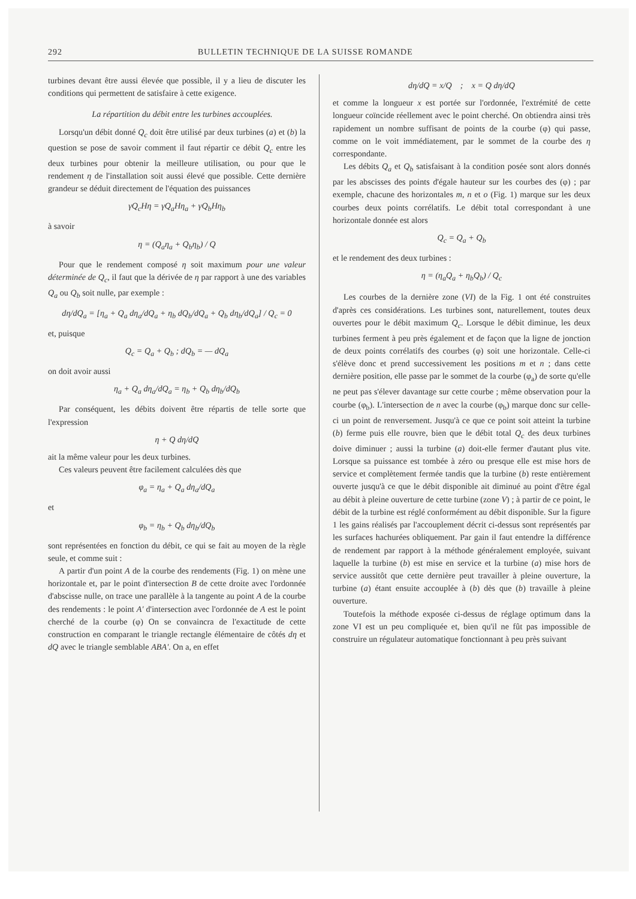292 BULLETIN TECHNIQUE DE LA SUISSE ROMANDE
turbines devant être aussi élevée que possible, il y a lieu de discuter les conditions qui permettent de satisfaire à cette exigence.
La répartition du débit entre les turbines accouplées.
Lorsqu'un débit donné Q<sub>c</sub> doit être utilisé par deux turbines (a) et (b) la question se pose de savoir comment il faut répartir ce débit Q<sub>c</sub> entre les deux turbines pour obtenir la meilleure utilisation, ou pour que le rendement η de l'installation soit aussi élevé que possible. Cette dernière grandeur se déduit directement de l'équation des puissances
γQ<sub>c</sub>Hη = γQ<sub>a</sub>Hη<sub>a</sub> + γQ<sub>b</sub>Hη<sub>b</sub>
à savoir
η = (Q<sub>a</sub>η<sub>a</sub> + Q<sub>b</sub>η<sub>b</sub>) / Q
Pour que le rendement composé η soit maximum pour une valeur déterminée de Q<sub>c</sub>, il faut que la dérivée de η par rapport à une des variables Q<sub>a</sub> ou Q<sub>b</sub> soit nulle, par exemple :
dη/dQ<sub>a</sub> = [η<sub>a</sub> + Q<sub>a</sub> dη<sub>a</sub>/dQ<sub>a</sub> + η<sub>b</sub> dQ<sub>b</sub>/dQ<sub>a</sub> + Q<sub>b</sub> dη<sub>b</sub>/dQ<sub>a</sub>] / Q<sub>c</sub> = 0
et, puisque
Q<sub>c</sub> = Q<sub>a</sub> + Q<sub>b</sub> ; dQ<sub>b</sub> = — dQ<sub>a</sub>
on doit avoir aussi
η<sub>a</sub> + Q<sub>a</sub> dη<sub>a</sub>/dQ<sub>a</sub> = η<sub>b</sub> + Q<sub>b</sub> dη<sub>b</sub>/dQ<sub>b</sub>
Par conséquent, les débits doivent être répartis de telle sorte que l'expression
η + Q dη/dQ
ait la même valeur pour les deux turbines.
Ces valeurs peuvent être facilement calculées dès que
φ<sub>a</sub> = η<sub>a</sub> + Q<sub>a</sub> dη<sub>a</sub>/dQ<sub>a</sub>
et
φ<sub>b</sub> = η<sub>b</sub> + Q<sub>b</sub> dη<sub>b</sub>/dQ<sub>b</sub>
sont représentées en fonction du débit, ce qui se fait au moyen de la règle seule, et comme suit :
A partir d'un point A de la courbe des rendements (Fig. 1) on mène une horizontale et, par le point d'intersection B de cette droite avec l'ordonnée d'abscisse nulle, on trace une parallèle à la tangente au point A de la courbe des rendements : le point A' d'intersection avec l'ordonnée de A est le point cherché de la courbe (φ) On se convaincra de l'exactitude de cette construction en comparant le triangle rectangle élémentaire de côtés dη et dQ avec le triangle semblable ABA'. On a, en effet
dη/dQ = x/Q ; x = Q dη/dQ
et comme la longueur x est portée sur l'ordonnée, l'extrémité de cette longueur coïncide réellement avec le point cherché. On obtiendra ainsi très rapidement un nombre suffisant de points de la courbe (φ) qui passe, comme on le voit immédiatement, par le sommet de la courbe des η correspondante.
Les débits Q<sub>a</sub> et Q<sub>b</sub> satisfaisant à la condition posée sont alors donnés par les abscisses des points d'égale hauteur sur les courbes des (φ) ; par exemple, chacune des horizontales m, n et o (Fig. 1) marque sur les deux courbes deux points corrélatifs. Le débit total correspondant à une horizontale donnée est alors
Q<sub>c</sub> = Q<sub>a</sub> + Q<sub>b</sub>
et le rendement des deux turbines :
η = (η<sub>a</sub>Q<sub>a</sub> + η<sub>b</sub>Q<sub>b</sub>) / Q<sub>c</sub>
Les courbes de la dernière zone (VI) de la Fig. 1 ont été construites d'après ces considérations. Les turbines sont, naturellement, toutes deux ouvertes pour le débit maximum Q<sub>c</sub>. Lorsque le débit diminue, les deux turbines ferment à peu près également et de façon que la ligne de jonction de deux points corrélatifs des courbes (φ) soit une horizontale. Celle-ci s'élève donc et prend successivement les positions m et n ; dans cette dernière position, elle passe par le sommet de la courbe (φ<sub>a</sub>) de sorte qu'elle ne peut pas s'élever davantage sur cette courbe ; même observation pour la courbe (φ<sub>b</sub>). L'intersection de n avec la courbe (φ<sub>b</sub>) marque donc sur celle-ci un point de renversement. Jusqu'à ce que ce point soit atteint la turbine (b) ferme puis elle rouvre, bien que le débit total Q<sub>c</sub> des deux turbines doive diminuer ; aussi la turbine (a) doit-elle fermer d'autant plus vite. Lorsque sa puissance est tombée à zéro ou presque elle est mise hors de service et complètement fermée tandis que la turbine (b) reste entièrement ouverte jusqu'à ce que le débit disponible ait diminué au point d'être égal au débit à pleine ouverture de cette turbine (zone V) ; à partir de ce point, le débit de la turbine est réglé conformément au débit disponible. Sur la figure 1 les gains réalisés par l'accouplement décrit ci-dessus sont représentés par les surfaces hachurées obliquement. Par gain il faut entendre la différence de rendement par rapport à la méthode généralement employée, suivant laquelle la turbine (b) est mise en service et la turbine (a) mise hors de service aussitôt que cette dernière peut travailler à pleine ouverture, la turbine (a) étant ensuite accouplée à (b) dès que (b) travaille à pleine ouverture.
Toutefois la méthode exposée ci-dessus de réglage optimum dans la zone VI est un peu compliquée et, bien qu'il ne fût pas impossible de construire un régulateur automatique fonctionnant à peu près suivant